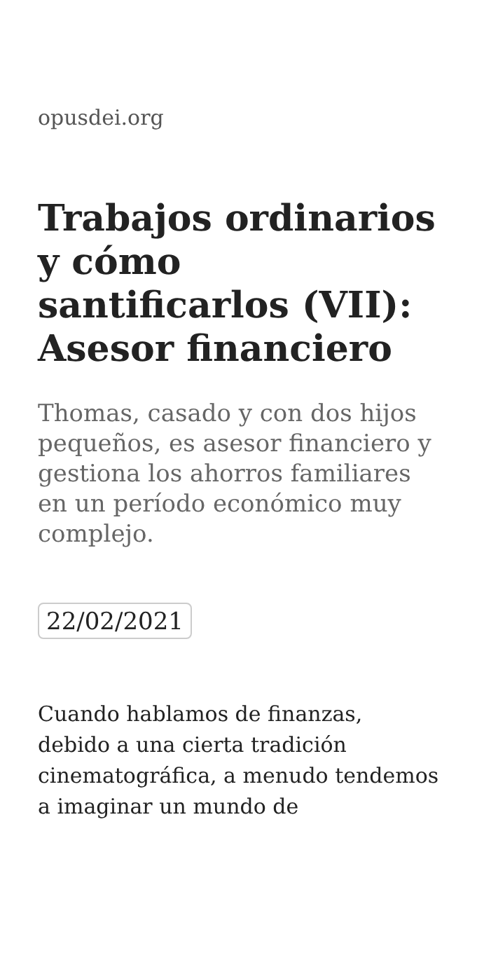opusdei.org
Trabajos ordinarios y cómo santificarlos (VII): Asesor financiero
Thomas, casado y con dos hijos pequeños, es asesor financiero y gestiona los ahorros familiares en un período económico muy complejo.
22/02/2021
Cuando hablamos de finanzas, debido a una cierta tradición cinematográfica, a menudo tendemos a imaginar un mundo de